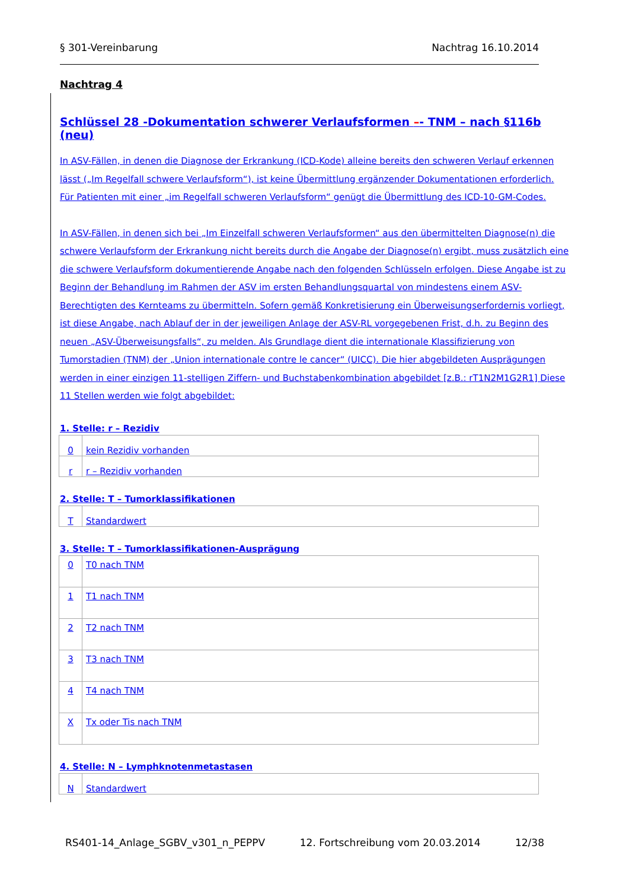§ 301-Vereinbarung Nachtrag 16.10.2014
Nachtrag 4
Schlüssel 28 -Dokumentation schwerer Verlaufsformen –- TNM – nach §116b (neu)
In ASV-Fällen, in denen die Diagnose der Erkrankung (ICD-Kode) alleine bereits den schweren Verlauf erkennen lässt („Im Regelfall schwere Verlaufsform“), ist keine Übermittlung ergänzender Dokumentationen erforderlich. Für Patienten mit einer „im Regelfall schweren Verlaufsform“ genügt die Übermittlung des ICD-10-GM-Codes.
In ASV-Fällen, in denen sich bei „Im Einzelfall schweren Verlaufsformen“ aus den übermittelten Diagnose(n) die schwere Verlaufsform der Erkrankung nicht bereits durch die Angabe der Diagnose(n) ergibt, muss zusätzlich eine die schwere Verlaufsform dokumentierende Angabe nach den folgenden Schlüsseln erfolgen. Diese Angabe ist zu Beginn der Behandlung im Rahmen der ASV im ersten Behandlungsquartal von mindestens einem ASV-Berechtigten des Kernteams zu übermitteln. Sofern gemäß Konkretisierung ein Überweisungserfordernis vorliegt, ist diese Angabe, nach Ablauf der in der jeweiligen Anlage der ASV-RL vorgegebenen Frist, d.h. zu Beginn des neuen „ASV-Überweisungsfalls“, zu melden. Als Grundlage dient die internationale Klassifizierung von Tumorstadien (TNM) der „Union internationale contre le cancer“ (UICC). Die hier abgebildeten Ausprägungen werden in einer einzigen 11-stelligen Ziffern- und Buchstabenkombination abgebildet [z.B.: rT1N2M1G2R1] Diese 11 Stellen werden wie folgt abgebildet:
1. Stelle: r – Rezidiv
| 0 | kein Rezidiv vorhanden |
| r | r – Rezidiv vorhanden |
2. Stelle: T – Tumorklassifikationen
| T | Standardwert |
3. Stelle: T – Tumorklassifikationen-Ausprägung
| 0 | T0 nach TNM |
| 1 | T1 nach TNM |
| 2 | T2 nach TNM |
| 3 | T3 nach TNM |
| 4 | T4 nach TNM |
| X | Tx oder Tis nach TNM |
4. Stelle: N – Lymphknotenmetastasen
| N | Standardwert |
RS401-14_Anlage_SGBV_v301_n_PEPPV 12. Fortschreibung vom 20.03.2014 12/38